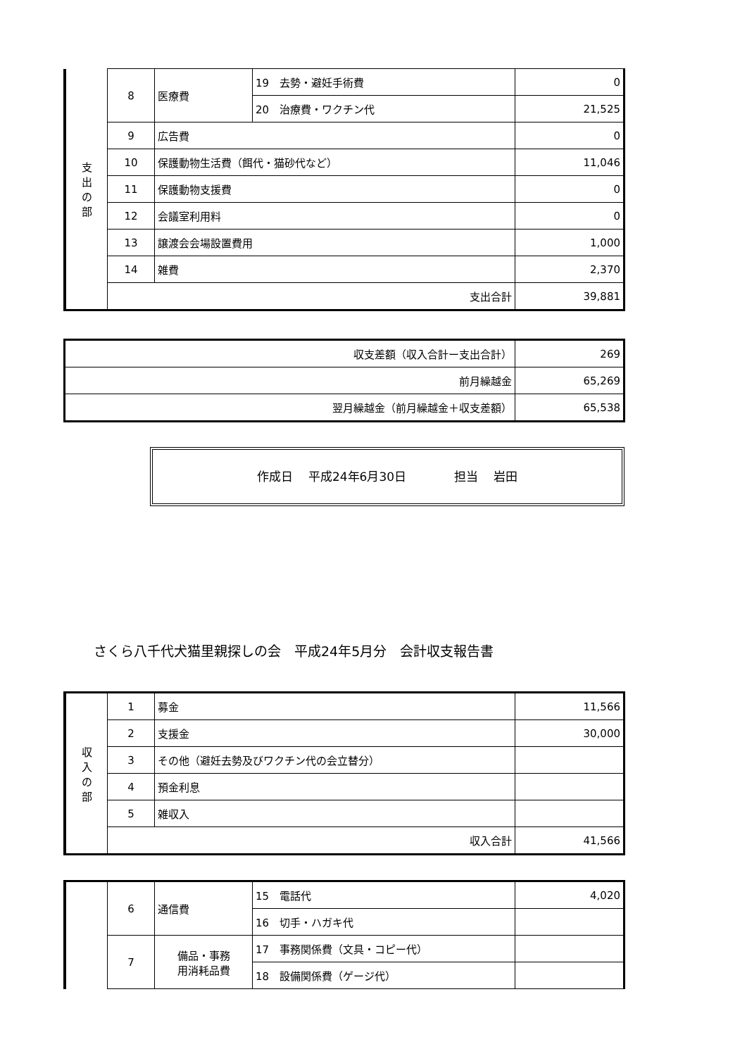| 支 出 の 部 | 8 | 医療費 | 19 去勢・避妊手術費 | 0 |
| | | | 20 治療費・ワクチン代 | 21,525 |
| | 9 | 広告費 | | 0 |
| | 10 | 保護動物生活費（餌代・猫砂代など） | | 11,046 |
| | 11 | 保護動物支援費 | | 0 |
| | 12 | 会議室利用料 | | 0 |
| | 13 | 譲渡会会場設置費用 | | 1,000 |
| | 14 | 雑費 | | 2,370 |
| | 支出合計 | | | 39,881 |
| 収支差額（収入合計ー支出合計） | 269 |
| 前月繰越金 | 65,269 |
| 翌月繰越金（前月繰越金＋収支差額） | 65,538 |
作成日　 平成24年6月30日　　　　担当　 岩田
さくら八千代犬猫里親探しの会　平成24年5月分　会計収支報告書
| 収 入 の 部 | 1 | 募金 | 11,566 |
| | 2 | 支援金 | 30,000 |
| | 3 | その他（避妊去勢及びワクチン代の会立替分） | |
| | 4 | 預金利息 | |
| | 5 | 雑収入 | |
| | 収入合計 | | 41,566 |
| | 6 | 通信費 | 15 電話代 | 4,020 |
| | | | 16 切手・ハガキ代 | |
| | 7 | 備品・事務 用消耗品費 | 17 事務関係費（文具・コピー代） | |
| | | | 18 設備関係費（ゲージ代） | |